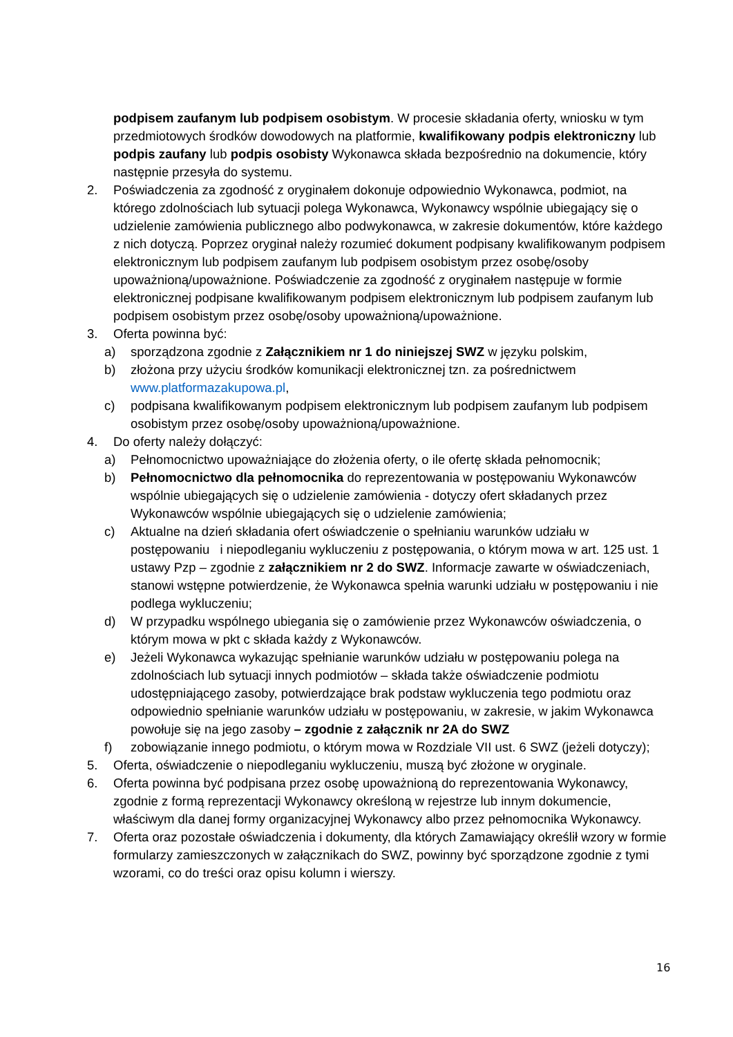podpisem zaufanym lub podpisem osobistym. W procesie składania oferty, wniosku w tym przedmiotowych środków dowodowych na platformie, kwalifikowany podpis elektroniczny lub podpis zaufany lub podpis osobisty Wykonawca składa bezpośrednio na dokumencie, który następnie przesyła do systemu.
2. Poświadczenia za zgodność z oryginałem dokonuje odpowiednio Wykonawca, podmiot, na którego zdolnościach lub sytuacji polega Wykonawca, Wykonawcy wspólnie ubiegający się o udzielenie zamówienia publicznego albo podwykonawca, w zakresie dokumentów, które każdego z nich dotyczą. Poprzez oryginał należy rozumieć dokument podpisany kwalifikowanym podpisem elektronicznym lub podpisem zaufanym lub podpisem osobistym przez osobę/osoby upoważnioną/upoważnione. Poświadczenie za zgodność z oryginałem następuje w formie elektronicznej podpisane kwalifikowanym podpisem elektronicznym lub podpisem zaufanym lub podpisem osobistym przez osobę/osoby upoważnioną/upoważnione.
3. Oferta powinna być:
a) sporządzona zgodnie z Załącznikiem nr 1 do niniejszej SWZ w języku polskim,
b) złożona przy użyciu środków komunikacji elektronicznej tzn. za pośrednictwem www.platformazakupowa.pl,
c) podpisana kwalifikowanym podpisem elektronicznym lub podpisem zaufanym lub podpisem osobistym przez osobę/osoby upoważnioną/upoważnione.
4. Do oferty należy dołączyć:
a) Pełnomocnictwo upoważniające do złożenia oferty, o ile ofertę składa pełnomocnik;
b) Pełnomocnictwo dla pełnomocnika do reprezentowania w postępowaniu Wykonawców wspólnie ubiegających się o udzielenie zamówienia - dotyczy ofert składanych przez Wykonawców wspólnie ubiegających się o udzielenie zamówienia;
c) Aktualne na dzień składania ofert oświadczenie o spełnianiu warunków udziału w postępowaniu i niepodleganiu wykluczeniu z postępowania, o którym mowa w art. 125 ust. 1 ustawy Pzp – zgodnie z załącznikiem nr 2 do SWZ. Informacje zawarte w oświadczeniach, stanowi wstępne potwierdzenie, że Wykonawca spełnia warunki udziału w postępowaniu i nie podlega wykluczeniu;
d) W przypadku wspólnego ubiegania się o zamówienie przez Wykonawców oświadczenia, o którym mowa w pkt c składa każdy z Wykonawców.
e) Jeżeli Wykonawca wykazując spełnianie warunków udziału w postępowaniu polega na zdolnościach lub sytuacji innych podmiotów – składa także oświadczenie podmiotu udostępniającego zasoby, potwierdzające brak podstaw wykluczenia tego podmiotu oraz odpowiednio spełnianie warunków udziału w postępowaniu, w zakresie, w jakim Wykonawca powołuje się na jego zasoby – zgodnie z załącznik nr 2A do SWZ
f) zobowiązanie innego podmiotu, o którym mowa w Rozdziale VII ust. 6 SWZ (jeżeli dotyczy);
5. Oferta, oświadczenie o niepodleganiu wykluczeniu, muszą być złożone w oryginale.
6. Oferta powinna być podpisana przez osobę upoważnioną do reprezentowania Wykonawcy, zgodnie z formą reprezentacji Wykonawcy określoną w rejestrze lub innym dokumencie, właściwym dla danej formy organizacyjnej Wykonawcy albo przez pełnomocnika Wykonawcy.
7. Oferta oraz pozostałe oświadczenia i dokumenty, dla których Zamawiający określił wzory w formie formularzy zamieszczonych w załącznikach do SWZ, powinny być sporządzone zgodnie z tymi wzorami, co do treści oraz opisu kolumn i wierszy.
16